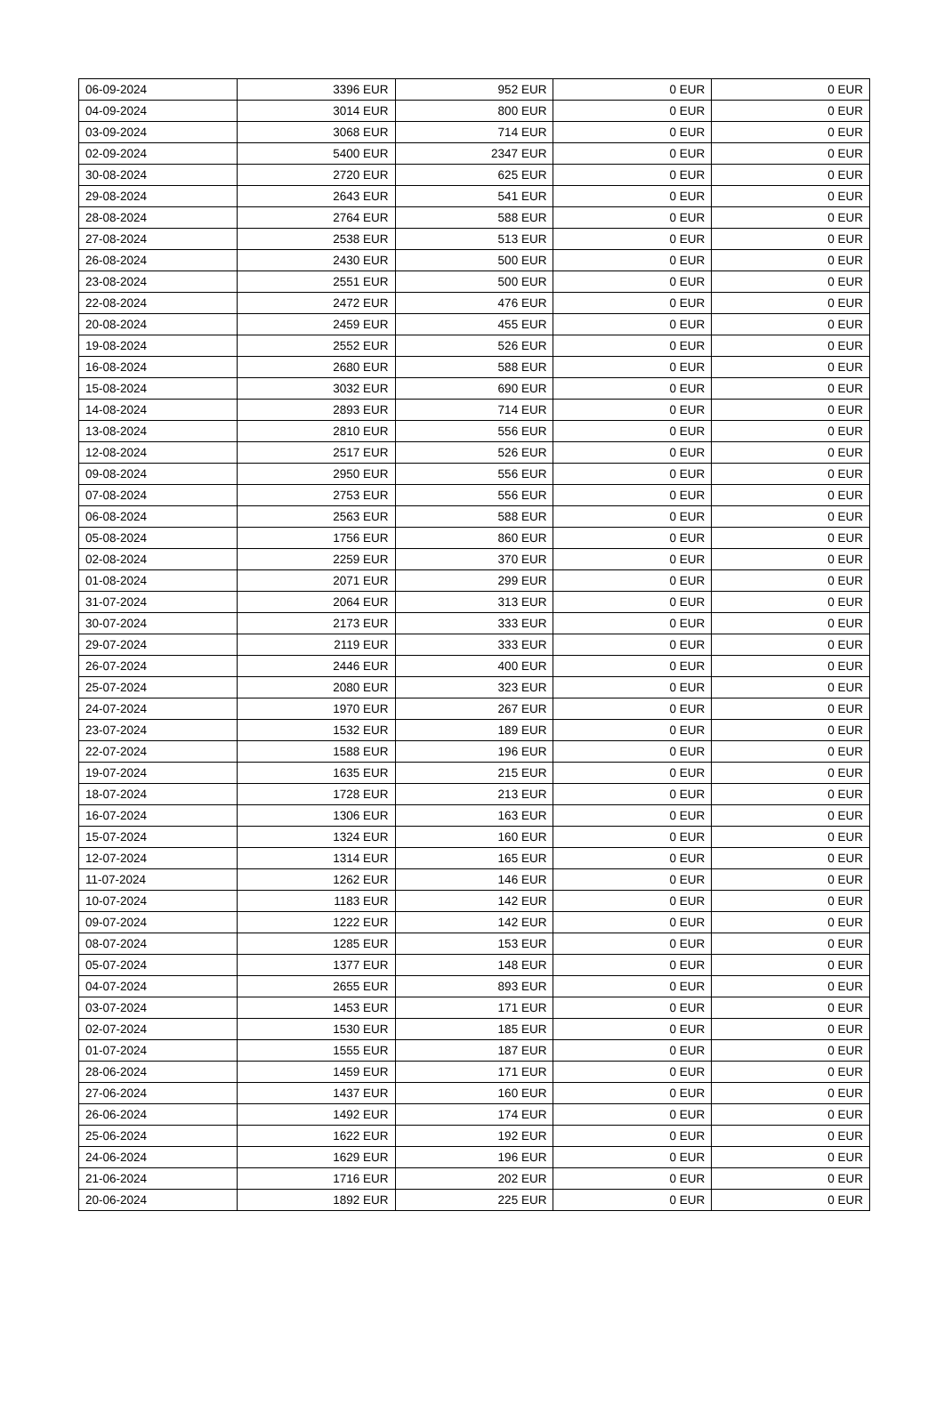| 06-09-2024 | 3396 EUR | 952 EUR | 0 EUR | 0 EUR |
| 04-09-2024 | 3014 EUR | 800 EUR | 0 EUR | 0 EUR |
| 03-09-2024 | 3068 EUR | 714 EUR | 0 EUR | 0 EUR |
| 02-09-2024 | 5400 EUR | 2347 EUR | 0 EUR | 0 EUR |
| 30-08-2024 | 2720 EUR | 625 EUR | 0 EUR | 0 EUR |
| 29-08-2024 | 2643 EUR | 541 EUR | 0 EUR | 0 EUR |
| 28-08-2024 | 2764 EUR | 588 EUR | 0 EUR | 0 EUR |
| 27-08-2024 | 2538 EUR | 513 EUR | 0 EUR | 0 EUR |
| 26-08-2024 | 2430 EUR | 500 EUR | 0 EUR | 0 EUR |
| 23-08-2024 | 2551 EUR | 500 EUR | 0 EUR | 0 EUR |
| 22-08-2024 | 2472 EUR | 476 EUR | 0 EUR | 0 EUR |
| 20-08-2024 | 2459 EUR | 455 EUR | 0 EUR | 0 EUR |
| 19-08-2024 | 2552 EUR | 526 EUR | 0 EUR | 0 EUR |
| 16-08-2024 | 2680 EUR | 588 EUR | 0 EUR | 0 EUR |
| 15-08-2024 | 3032 EUR | 690 EUR | 0 EUR | 0 EUR |
| 14-08-2024 | 2893 EUR | 714 EUR | 0 EUR | 0 EUR |
| 13-08-2024 | 2810 EUR | 556 EUR | 0 EUR | 0 EUR |
| 12-08-2024 | 2517 EUR | 526 EUR | 0 EUR | 0 EUR |
| 09-08-2024 | 2950 EUR | 556 EUR | 0 EUR | 0 EUR |
| 07-08-2024 | 2753 EUR | 556 EUR | 0 EUR | 0 EUR |
| 06-08-2024 | 2563 EUR | 588 EUR | 0 EUR | 0 EUR |
| 05-08-2024 | 1756 EUR | 860 EUR | 0 EUR | 0 EUR |
| 02-08-2024 | 2259 EUR | 370 EUR | 0 EUR | 0 EUR |
| 01-08-2024 | 2071 EUR | 299 EUR | 0 EUR | 0 EUR |
| 31-07-2024 | 2064 EUR | 313 EUR | 0 EUR | 0 EUR |
| 30-07-2024 | 2173 EUR | 333 EUR | 0 EUR | 0 EUR |
| 29-07-2024 | 2119 EUR | 333 EUR | 0 EUR | 0 EUR |
| 26-07-2024 | 2446 EUR | 400 EUR | 0 EUR | 0 EUR |
| 25-07-2024 | 2080 EUR | 323 EUR | 0 EUR | 0 EUR |
| 24-07-2024 | 1970 EUR | 267 EUR | 0 EUR | 0 EUR |
| 23-07-2024 | 1532 EUR | 189 EUR | 0 EUR | 0 EUR |
| 22-07-2024 | 1588 EUR | 196 EUR | 0 EUR | 0 EUR |
| 19-07-2024 | 1635 EUR | 215 EUR | 0 EUR | 0 EUR |
| 18-07-2024 | 1728 EUR | 213 EUR | 0 EUR | 0 EUR |
| 16-07-2024 | 1306 EUR | 163 EUR | 0 EUR | 0 EUR |
| 15-07-2024 | 1324 EUR | 160 EUR | 0 EUR | 0 EUR |
| 12-07-2024 | 1314 EUR | 165 EUR | 0 EUR | 0 EUR |
| 11-07-2024 | 1262 EUR | 146 EUR | 0 EUR | 0 EUR |
| 10-07-2024 | 1183 EUR | 142 EUR | 0 EUR | 0 EUR |
| 09-07-2024 | 1222 EUR | 142 EUR | 0 EUR | 0 EUR |
| 08-07-2024 | 1285 EUR | 153 EUR | 0 EUR | 0 EUR |
| 05-07-2024 | 1377 EUR | 148 EUR | 0 EUR | 0 EUR |
| 04-07-2024 | 2655 EUR | 893 EUR | 0 EUR | 0 EUR |
| 03-07-2024 | 1453 EUR | 171 EUR | 0 EUR | 0 EUR |
| 02-07-2024 | 1530 EUR | 185 EUR | 0 EUR | 0 EUR |
| 01-07-2024 | 1555 EUR | 187 EUR | 0 EUR | 0 EUR |
| 28-06-2024 | 1459 EUR | 171 EUR | 0 EUR | 0 EUR |
| 27-06-2024 | 1437 EUR | 160 EUR | 0 EUR | 0 EUR |
| 26-06-2024 | 1492 EUR | 174 EUR | 0 EUR | 0 EUR |
| 25-06-2024 | 1622 EUR | 192 EUR | 0 EUR | 0 EUR |
| 24-06-2024 | 1629 EUR | 196 EUR | 0 EUR | 0 EUR |
| 21-06-2024 | 1716 EUR | 202 EUR | 0 EUR | 0 EUR |
| 20-06-2024 | 1892 EUR | 225 EUR | 0 EUR | 0 EUR |